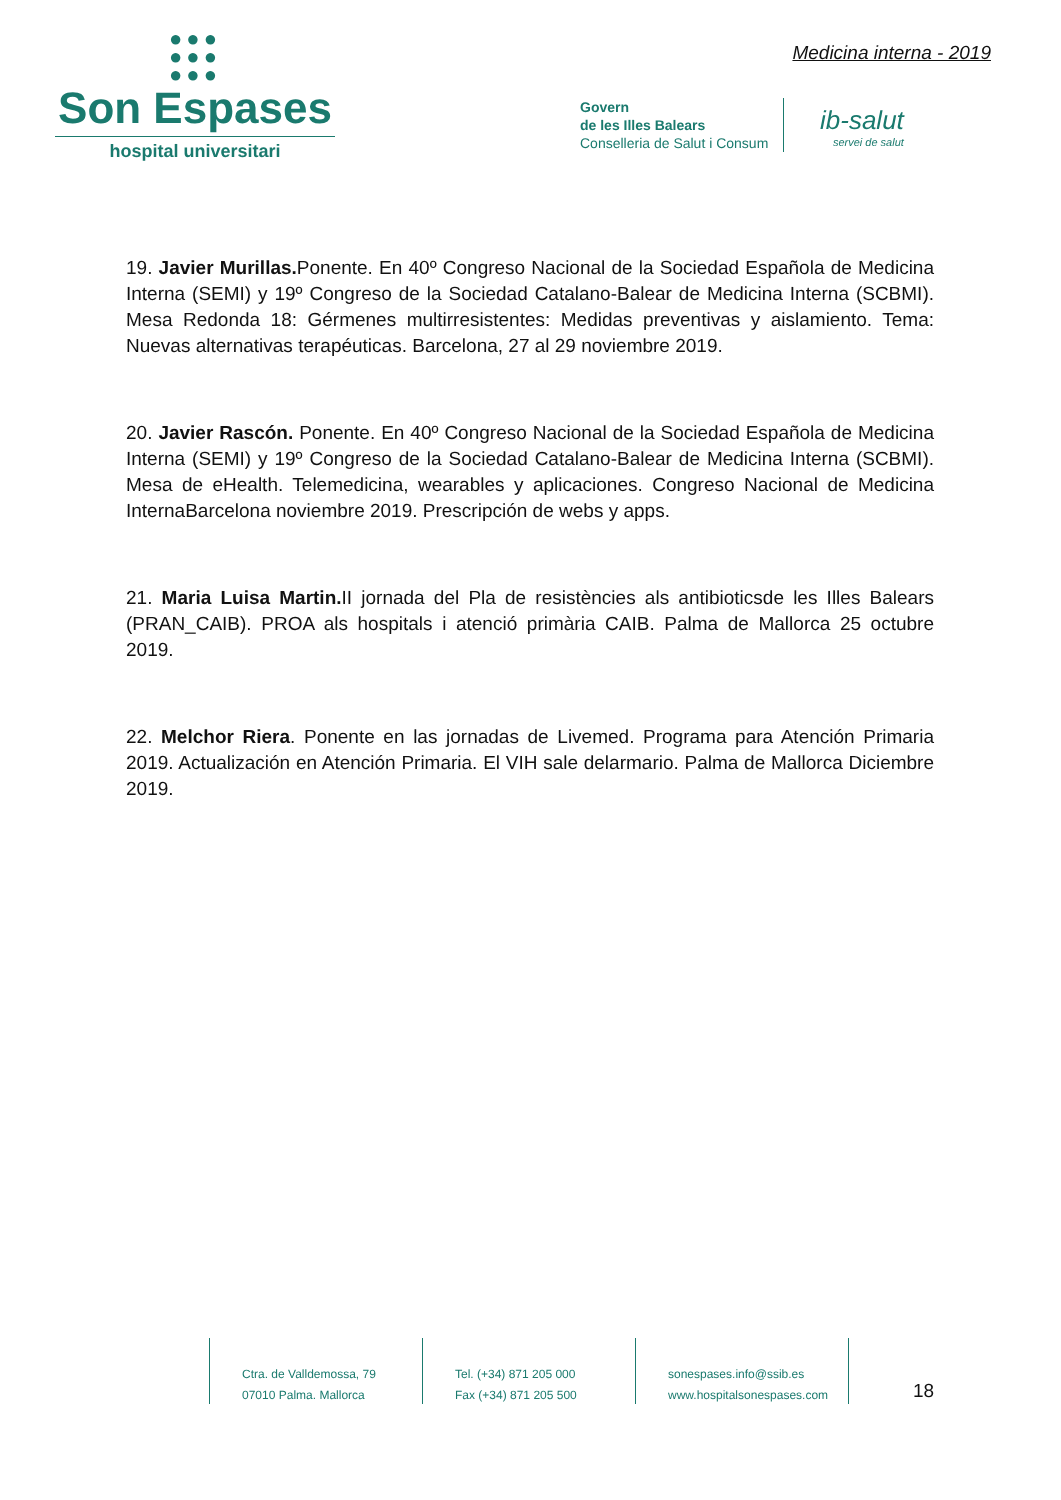●●●
●●●
●●●
Son Espases
hospital universitari
Medicina interna - 2019
Govern
de les Illes Balears
Conselleria de Salut i Consum
ib-salut
servei de salut
19. Javier Murillas. Ponente. En 40º Congreso Nacional de la Sociedad Española de Medicina Interna (SEMI) y 19º Congreso de la Sociedad Catalano-Balear de Medicina Interna (SCBMI). Mesa Redonda 18: Gérmenes multirresistentes: Medidas preventivas y aislamiento. Tema: Nuevas alternativas terapéuticas. Barcelona, 27 al 29 noviembre 2019.
20. Javier Rascón. Ponente. En 40º Congreso Nacional de la Sociedad Española de Medicina Interna (SEMI) y 19º Congreso de la Sociedad Catalano-Balear de Medicina Interna (SCBMI). Mesa de eHealth. Telemedicina, wearables y aplicaciones. Congreso Nacional de Medicina InternaBarcelona noviembre 2019. Prescripción de webs y apps.
21. Maria Luisa Martin. II jornada del Pla de resistències als antibioticsde les Illes Balears (PRAN_CAIB). PROA als hospitals i atenció primària CAIB. Palma de Mallorca 25 octubre 2019.
22. Melchor Riera. Ponente en las jornadas de Livemed. Programa para Atención Primaria 2019. Actualización en Atención Primaria. El VIH sale delarmario. Palma de Mallorca Diciembre 2019.
Ctra. de Valldemossa, 79
07010 Palma. Mallorca
Tel. (+34) 871 205 000
Fax (+34) 871 205 500
sonespases.info@ssib.es
www.hospitalsonespases.com
18